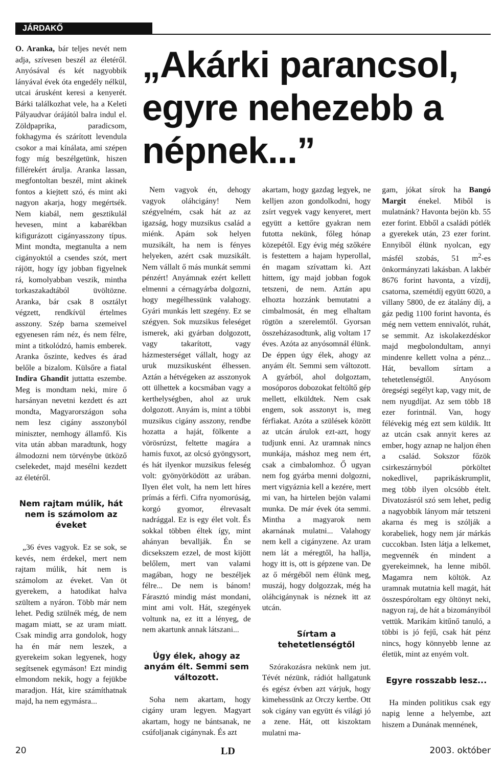JÁRDAKŐ
O. Aranka, bár teljes nevét nem adja, szívesen beszél az életéről. Anyósával és két nagyobbik lányával évek óta engedély nélkül, utcai árusként keresi a kenyerét. Bárki találkozhat vele, ha a Keleti Pályaudvar órájától balra indul el. Zöldpaprika, paradicsom, fokhagyma és szárított levendula csokor a mai kínálata, ami szépen fogy míg beszélgetünk, hiszen fillérekért árulja. Aranka lassan, megfontoltan beszél, mint akinek fontos a kiejtett szó, és mint aki nagyon akarja, hogy megértsék. Nem kiabál, nem gesztikulál hevesen, mint a kabarékban kifigurázott cigányasszony típus. Mint mondta, megtanulta a nem cigányoktól a csendes szót, mert rájött, hogy így jobban figyelnek rá, komolyabban veszik, mintha torkaszakadtából üvöltözne. Aranka, bár csak 8 osztályt végzett, rendkívül értelmes asszony. Szép barna szemeivel egyenesen rám néz, és nem félre, mint a titkolódzó, hamis emberek. Aranka őszinte, kedves és árad belőle a bizalom. Külsőre a fiatal Indira Ghandit juttatta eszembe. Meg is mondtam neki, mire ő harsányan nevetni kezdett és azt mondta, Magyarországon soha nem lesz cigány asszonyból miniszter, nemhogy államfő. Kis vita után abban maradtunk, hogy álmodozni nem törvénybe ütköző cselekedet, majd mesélni kezdett az életéről.
Nem rajtam múlik, hát nem is számolom az éveket
„36 éves vagyok. Ez se sok, se kevés, nem érdekel, mert nem rajtam múlik, hát nem is számolom az éveket. Van öt gyerekem, a hatodikat halva szültem a nyáron. Több már nem lehet. Pedig szülnék még, de nem magam miatt, se az uram miatt. Csak mindig arra gondolok, hogy ha én már nem leszek, a gyerekeim sokan legyenek, hogy segítsenek egymáson! Ezt mindig elmondom nekik, hogy a fejükbe maradjon. Hát, kire számíthatnak majd, ha nem egymásra...
„Akárki parancsol, egyre nehezebb a népnek...”
Nem vagyok én, dehogy vagyok oláhcigány! Nem szégyelném, csak hát az az igazság, hogy muzsikus család a miénk. Apám sok helyen muzsikált, ha nem is fényes helyeken, azért csak muzsikált. Nem vállalt ő más munkát semmi pénzért! Anyámnak ezért kellett elmenni a cérnagyárba dolgozni, hogy megélhessünk valahogy. Gyári munkás lett szegény. Ez se szégyen. Sok muzsikus feleséget ismerek, aki gyárban dolgozott, vagy takarított, vagy házmesterséget vállalt, hogy az uruk muzsikusként élhessen. Aztán a hétvégeken az asszonyok ott ülhettek a kocsmában vagy a kerthelységben, ahol az uruk dolgozott. Anyám is, mint a többi muzsikus cigány asszony, rendbe hozatta a haját, fölkente a vörösrúzst, feltette magára a hamis fuxot, az olcsó gyöngysort, és hát ilyenkor muzsikus feleség volt: gyönyörködött az urában. Ilyen élet volt, ha nem lett híres prímás a férfi. Cifra nyomorúság, korgó gyomor, élrevasalt nadrággal. Ez is egy élet volt. És sokkal többen éltek így, mint ahányan bevallják. Én se dicsekszem ezzel, de most kijött belőlem, mert van valami magában, hogy ne beszéljek félre... De nem is bánom! Fárasztó mindig mást mondani, mint ami volt. Hát, szegények voltunk na, ez itt a lényeg, de nem akartunk annak látszani...
Úgy élek, ahogy az anyám élt. Semmi sem változott.
Soha nem akartam, hogy cigány uram legyen. Magyart akartam, hogy ne bántsanak, ne csúfoljanak cigánynak. És azt
akartam, hogy gazdag legyek, ne kelljen azon gondolkodni, hogy zsírt vegyek vagy kenyeret, mert együtt a kettőre gyakran nem futotta nekünk, főleg hónap közepétől. Egy évig még szőkére is festettem a hajam hyperollal, én magam szívattam ki. Azt hittem, így majd jobban fogok tetszeni, de nem. Aztán apu elhozta hozzánk bemutatni a cimbalmosát, én meg elhaltam rögtön a szerelemtől. Gyorsan összeházasodtunk, alig voltam 17 éves. Azóta az anyósomnál élünk. De éppen úgy élek, ahogy az anyám élt. Semmi sem változott. A gyárból, ahol dolgoztam, mosóporos dobozokat feltöltő gép mellett, elküldtek. Nem csak engem, sok asszonyt is, meg férfiakat. Azóta a szülések között az utcán árulok ezt-azt, hogy tudjunk enni. Az uramnak nincs munkája, máshoz meg nem ért, csak a cimbalomhoz. Ő ugyan nem fog gyárba menni dolgozni, mert vigyáznia kell a kezére, mert mi van, ha hirtelen bejön valami munka. De már évek óta semmi. Mintha a magyarok nem akarnának mulatni... Valahogy nem kell a cigányzene. Az uram nem lát a méregtől, ha hallja, hogy itt is, ott is gépzene van. De az ő mérgéből nem élünk meg, muszáj, hogy dolgozzak, még ha oláhcigánynak is néznek itt az utcán.
Sírtam a tehetetlenségtől
Szórakozásra nekünk nem jut. Tévét nézünk, rádiót hallgatunk és egész évben azt várjuk, hogy kimehessünk az Orczy kertbe. Ott sok cigány van együtt és világi jó a zene. Hát, ott kiszoktam mulatni ma-
gam, jókat sírok ha Bangó Margit énekel. Miből is mulatnánk? Havonta bejön kb. 55 ezer forint. Ebből a családi pótlék a gyerekek után, 23 ezer forint. Ennyiből élünk nyolcan, egy másfél szobás, 51 m<sup>2</sup>-es önkormányzati lakásban. A lakbér 8676 forint havonta, a vízdíj, csatorna, szemétdíj együtt 6020, a villany 5800, de ez átalány díj, a gáz pedig 1100 forint havonta, és még nem vettem ennivalót, ruhát, se semmit. Az iskolakezdéskor majd megbolondultam, annyi mindenre kellett volna a pénz... Hát, bevallom sírtam a tehetetlenségtől. Anyósom öregségi segélyt kap, vagy mit, de nem nyugdíjat. Az sem több 18 ezer forintnál. Van, hogy félévekig még ezt sem küldik. Itt az utcán csak annyit keres az ember, hogy aznap ne haljon éhen a család. Sokszor főzök csirkeszárnyból pörköltet nokedlivel, paprikáskrumplit, meg több ilyen olcsóbb ételt. Divatozásról szó sem lehet, pedig a nagyobbik lányom már tetszeni akarna és meg is szólják a korabeliek, hogy nem jár márkás cuccokban. Isten látja a lelkemet, megvennék én mindent a gyerekeimnek, ha lenne miből. Magamra nem költök. Az uramnak mutatnia kell magát, hát összespóroltam egy öltönyt neki, nagyon raj, de hát a bizományiból vettük. Marikám kitűnő tanuló, a többi is jó fejű, csak hát pénz nincs, hogy könnyebb lenne az életük, mint az enyém volt.
Egyre rosszabb lesz...
Ha minden politikus csak egy napig lenne a helyembe, azt hiszem a Dunának mennének,
20 LD 2003. október